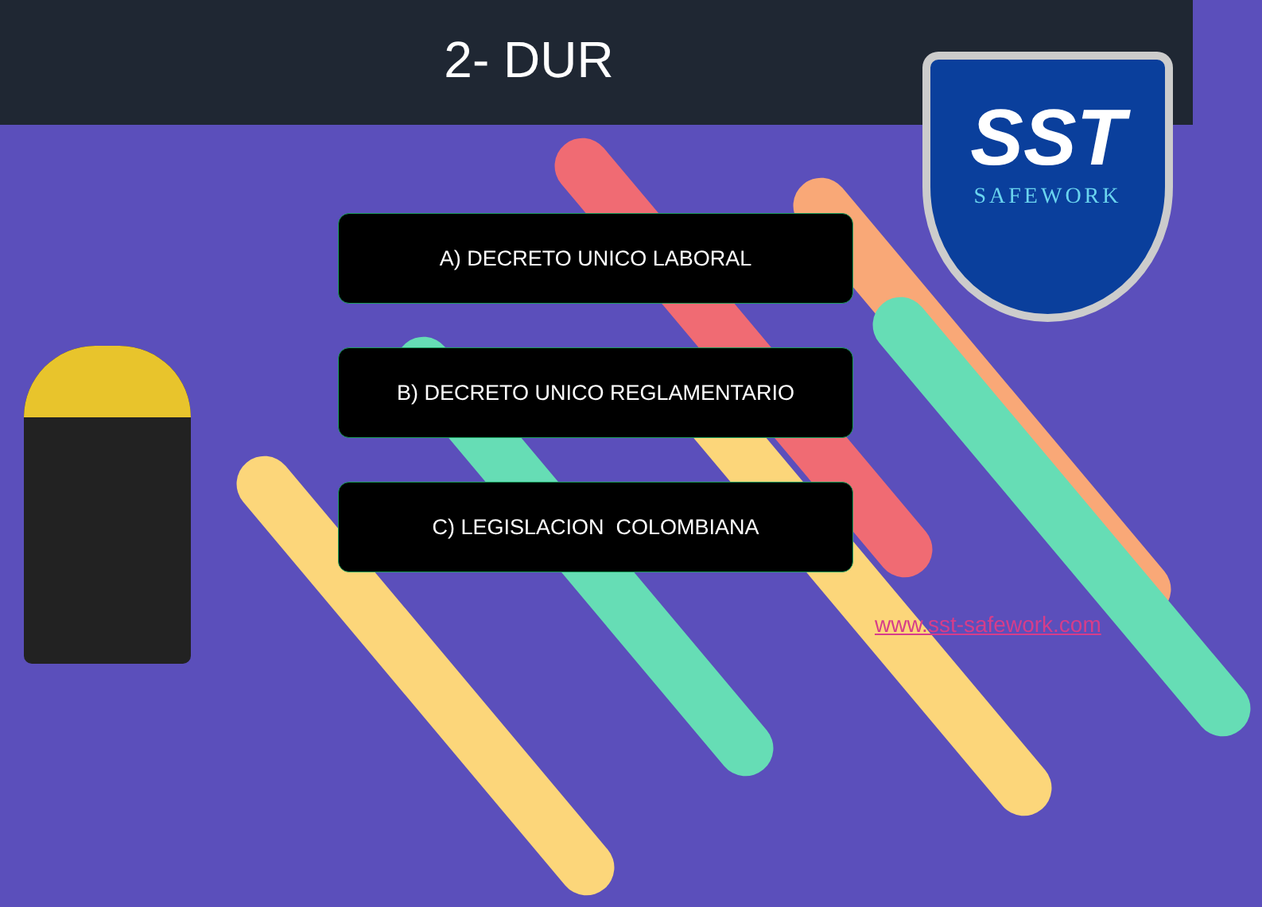2- DUR
A) DECRETO UNICO LABORAL
B) DECRETO UNICO REGLAMENTARIO
C) LEGISLACION COLOMBIANA
SST
SAFEWORK
www.sst-safework.com